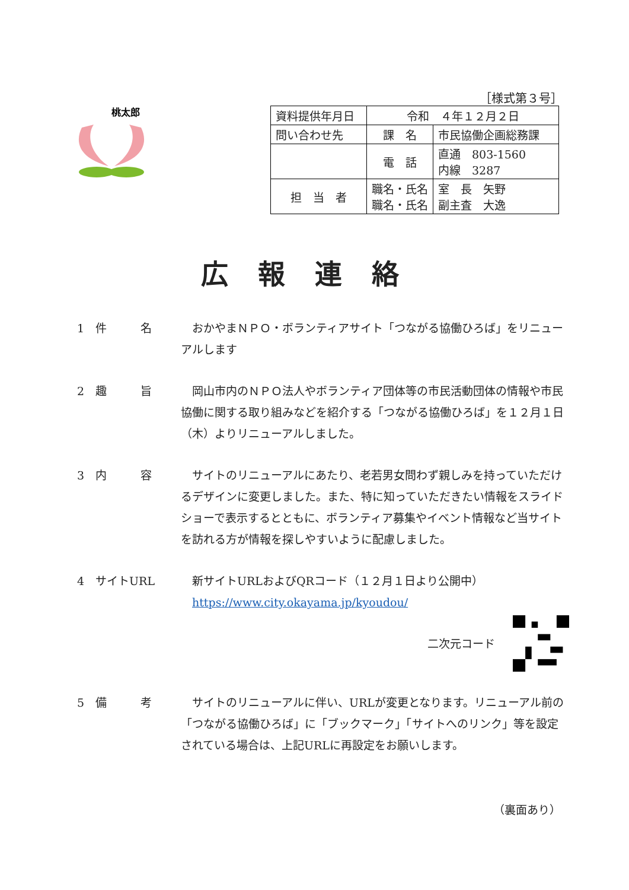桃太郎
［様式第３号］
| 資料提供年月日 | 令和 ４年１２月２日 | |
| 問い合わせ先 | 課 名 | 市民協働企画総務課 |
| | 電 話 | 直通 803-1560 内線 3287 |
| 担 当 者 | 職名・氏名 職名・氏名 | 室 長 矢野 副主査 大逸 |
広報連絡
1　件　　　名 　おかやまＮＰＯ・ボランティアサイト「つながる協働ひろば」をリニューアルします
2　趣　　　旨 　岡山市内のＮＰＯ法人やボランティア団体等の市民活動団体の情報や市民協働に関する取り組みなどを紹介する「つながる協働ひろば」を１２月１日（木）よりリニューアルしました。
3　内　　　容 　サイトのリニューアルにあたり、老若男女問わず親しみを持っていただけるデザインに変更しました。また、特に知っていただきたい情報をスライドショーで表示するとともに、ボランティア募集やイベント情報など当サイトを訪れる方が情報を探しやすいように配慮しました。
4　サイトURL 　新サイトURLおよびQRコード（１２月１日より公開中）
　https://www.city.okayama.jp/kyoudou/
二次元コード
5　備　　　考 　サイトのリニューアルに伴い、URLが変更となります。リニューアル前の「つながる協働ひろば」に「ブックマーク」「サイトへのリンク」等を設定されている場合は、上記URLに再設定をお願いします。
（裏面あり）